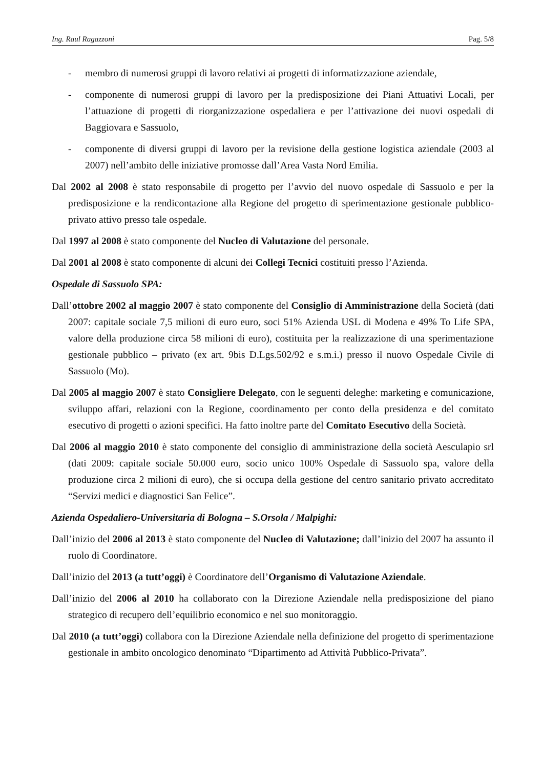Ing. Raul Ragazzoni Pag. 5/8
- membro di numerosi gruppi di lavoro relativi ai progetti di informatizzazione aziendale,
- componente di numerosi gruppi di lavoro per la predisposizione dei Piani Attuativi Locali, per l’attuazione di progetti di riorganizzazione ospedaliera e per l’attivazione dei nuovi ospedali di Baggiovara e Sassuolo,
- componente di diversi gruppi di lavoro per la revisione della gestione logistica aziendale (2003 al 2007) nell’ambito delle iniziative promosse dall’Area Vasta Nord Emilia.
Dal 2002 al 2008 è stato responsabile di progetto per l’avvio del nuovo ospedale di Sassuolo e per la predisposizione e la rendicontazione alla Regione del progetto di sperimentazione gestionale pubblico-privato attivo presso tale ospedale.
Dal 1997 al 2008 è stato componente del Nucleo di Valutazione del personale.
Dal 2001 al 2008 è stato componente di alcuni dei Collegi Tecnici costituiti presso l’Azienda.
Ospedale di Sassuolo SPA:
Dall’ottobre 2002 al maggio 2007 è stato componente del Consiglio di Amministrazione della Società (dati 2007: capitale sociale 7,5 milioni di euro euro, soci 51% Azienda USL di Modena e 49% To Life SPA, valore della produzione circa 58 milioni di euro), costituita per la realizzazione di una sperimentazione gestionale pubblico – privato (ex art. 9bis D.Lgs.502/92 e s.m.i.) presso il nuovo Ospedale Civile di Sassuolo (Mo).
Dal 2005 al maggio 2007 è stato Consigliere Delegato, con le seguenti deleghe: marketing e comunicazione, sviluppo affari, relazioni con la Regione, coordinamento per conto della presidenza e del comitato esecutivo di progetti o azioni specifici. Ha fatto inoltre parte del Comitato Esecutivo della Società.
Dal 2006 al maggio 2010 è stato componente del consiglio di amministrazione della società Aesculapio srl (dati 2009: capitale sociale 50.000 euro, socio unico 100% Ospedale di Sassuolo spa, valore della produzione circa 2 milioni di euro), che si occupa della gestione del centro sanitario privato accreditato “Servizi medici e diagnostici San Felice”.
Azienda Ospedaliero-Universitaria di Bologna – S.Orsola / Malpighi:
Dall’inizio del 2006 al 2013 è stato componente del Nucleo di Valutazione; dall’inizio del 2007 ha assunto il ruolo di Coordinatore.
Dall’inizio del 2013 (a tutt’oggi) è Coordinatore dell’Organismo di Valutazione Aziendale.
Dall’inizio del 2006 al 2010 ha collaborato con la Direzione Aziendale nella predisposizione del piano strategico di recupero dell’equilibrio economico e nel suo monitoraggio.
Dal 2010 (a tutt’oggi) collabora con la Direzione Aziendale nella definizione del progetto di sperimentazione gestionale in ambito oncologico denominato “Dipartimento ad Attività Pubblico-Privata”.